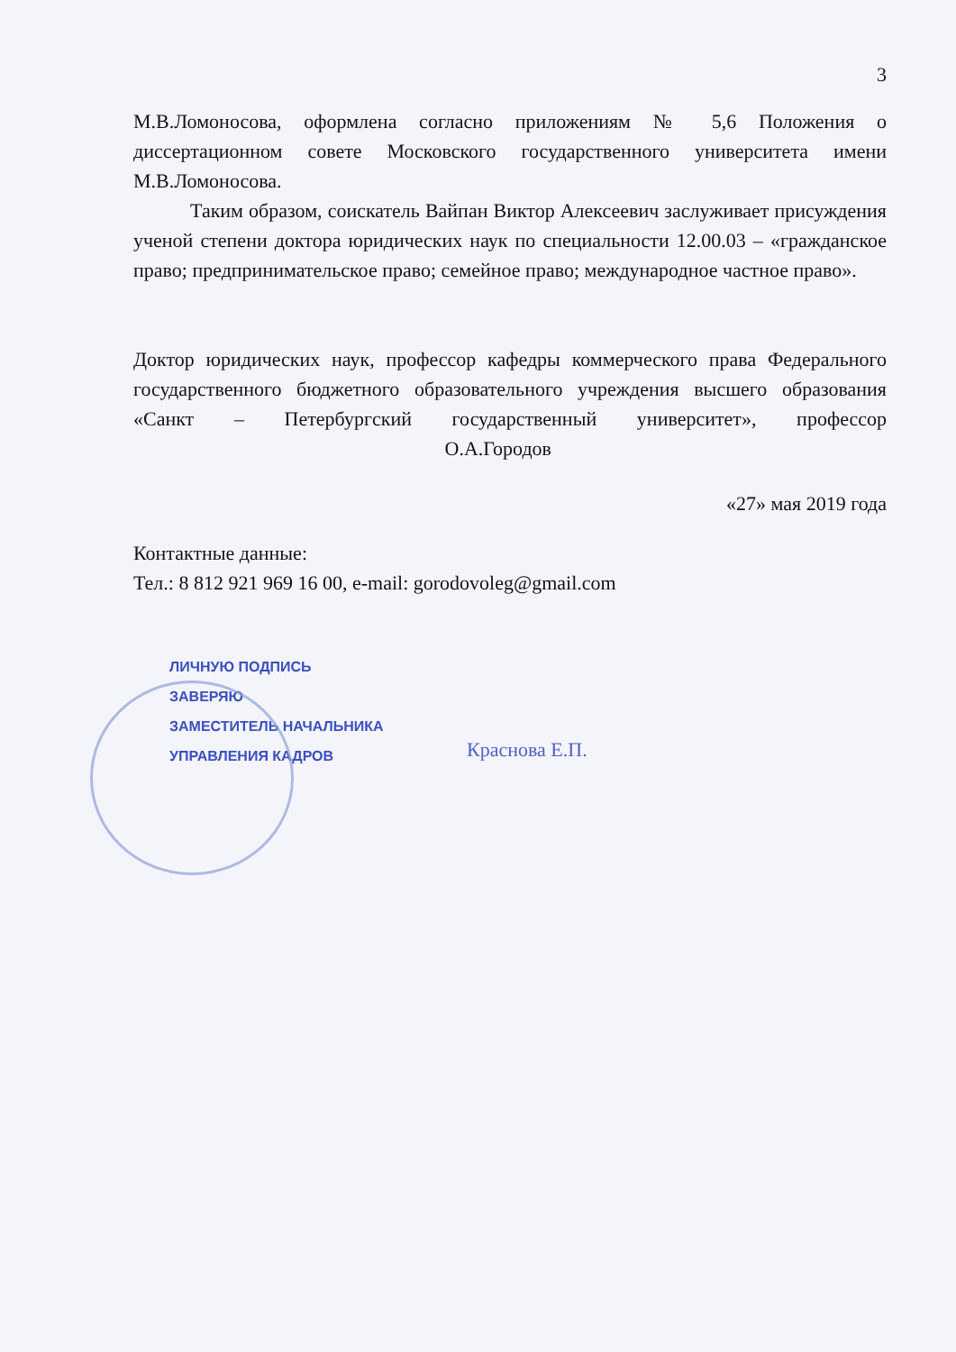3
М.В.Ломоносова, оформлена согласно приложениям № 5,6 Положения о диссертационном совете Московского государственного университета имени М.В.Ломоносова.
Таким образом, соискатель Вайпан Виктор Алексеевич заслуживает присуждения ученой степени доктора юридических наук по специальности 12.00.03 – «гражданское право; предпринимательское право; семейное право; международное частное право».
Доктор юридических наук, профессор кафедры коммерческого права Федерального государственного бюджетного образовательного учреждения высшего образования «Санкт – Петербургский государственный университет», профессор О.А.Городов
«27» мая 2019 года
Контактные данные:
Тел.: 8 812 921 969 16 00, e-mail: gorodovoleg@gmail.com
ЛИЧНУЮ ПОДПИСЬ
ЗАВЕРЯЮ
ЗАМЕСТИТЕЛЬ НАЧАЛЬНИКА
УПРАВЛЕНИЯ КАДРОВ
Краснова Е.П.